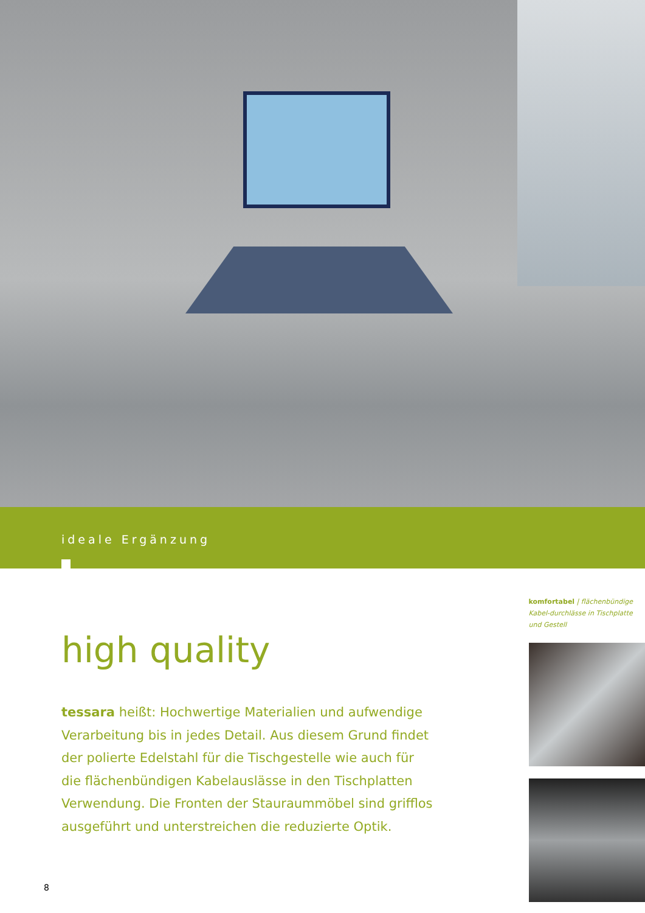ideale Ergänzung
high quality
tessara heißt: Hochwertige Materialien und aufwendige Verarbeitung bis in jedes Detail. Aus diesem Grund findet der polierte Edelstahl für die Tischgestelle wie auch für die flächenbündigen Kabelauslässe in den Tischplatten Verwendung. Die Fronten der Stauraummöbel sind grifflos ausgeführt und unterstreichen die reduzierte Optik.
komfortabel | flächenbündige Kabel-durchlässe in Tischplatte und Gestell
8